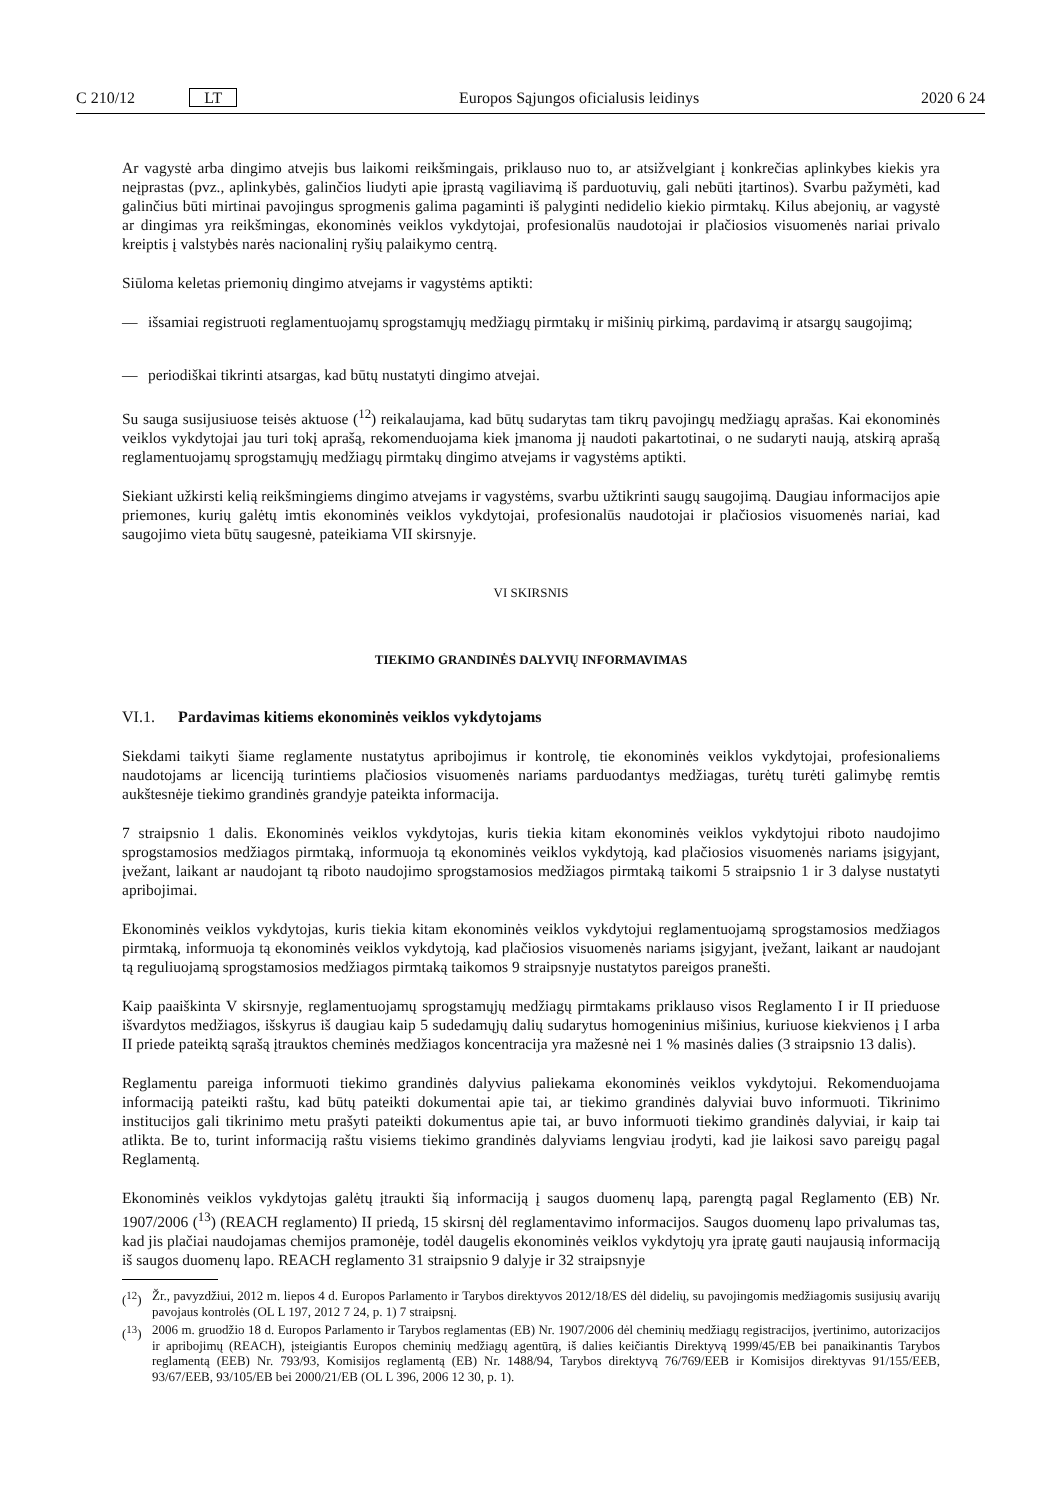C 210/12 LT Europos Sąjungos oficialusis leidinys 2020 6 24
Ar vagystė arba dingimo atvejis bus laikomi reikšmingais, priklauso nuo to, ar atsižvelgiant į konkrečias aplinkybes kiekis yra neįprastas (pvz., aplinkybės, galinčios liudyti apie įprastą vagiliavimą iš parduotuvių, gali nebūti įtartinos). Svarbu pažymėti, kad galinčius būti mirtinai pavojingus sprogmenis galima pagaminti iš palyginti nedidelio kiekio pirmtakų. Kilus abejonių, ar vagystė ar dingimas yra reikšmingas, ekonominės veiklos vykdytojai, profesionalūs naudotojai ir plačiosios visuomenės nariai privalo kreiptis į valstybės narės nacionalinį ryšių palaikymo centrą.
Siūloma keletas priemonių dingimo atvejams ir vagystėms aptikti:
— išsamiai registruoti reglamentuojamų sprogstamųjų medžiagų pirmtakų ir mišinių pirkimą, pardavimą ir atsargų saugojimą;
— periodiškai tikrinti atsargas, kad būtų nustatyti dingimo atvejai.
Su sauga susijusiuose teisės aktuose (<sup>12</sup>) reikalaujama, kad būtų sudarytas tam tikrų pavojingų medžiagų aprašas. Kai ekonominės veiklos vykdytojai jau turi tokį aprašą, rekomenduojama kiek įmanoma jį naudoti pakartotinai, o ne sudaryti naują, atskirą aprašą reglamentuojamų sprogstamųjų medžiagų pirmtakų dingimo atvejams ir vagystėms aptikti.
Siekiant užkirsti kelią reikšmingiems dingimo atvejams ir vagystėms, svarbu užtikrinti saugų saugojimą. Daugiau informacijos apie priemones, kurių galėtų imtis ekonominės veiklos vykdytojai, profesionalūs naudotojai ir plačiosios visuomenės nariai, kad saugojimo vieta būtų saugesnė, pateikiama VII skirsnyje.
VI SKIRSNIS
TIEKIMO GRANDINĖS DALYVIŲ INFORMAVIMAS
VI.1. Pardavimas kitiems ekonominės veiklos vykdytojams
Siekdami taikyti šiame reglamente nustatytus apribojimus ir kontrolę, tie ekonominės veiklos vykdytojai, profesionaliems naudotojams ar licenciją turintiems plačiosios visuomenės nariams parduodantys medžiagas, turėtų turėti galimybę remtis aukštesnėje tiekimo grandinės grandyje pateikta informacija.
7 straipsnio 1 dalis. Ekonominės veiklos vykdytojas, kuris tiekia kitam ekonominės veiklos vykdytojui riboto naudojimo sprogstamosios medžiagos pirmtaką, informuoja tą ekonominės veiklos vykdytoją, kad plačiosios visuomenės nariams įsigyjant, įvežant, laikant ar naudojant tą riboto naudojimo sprogstamosios medžiagos pirmtaką taikomi 5 straipsnio 1 ir 3 dalyse nustatyti apribojimai.
Ekonominės veiklos vykdytojas, kuris tiekia kitam ekonominės veiklos vykdytojui reglamentuojamą sprogstamosios medžiagos pirmtaką, informuoja tą ekonominės veiklos vykdytoją, kad plačiosios visuomenės nariams įsigyjant, įvežant, laikant ar naudojant tą reguliuojamą sprogstamosios medžiagos pirmtaką taikomos 9 straipsnyje nustatytos pareigos pranešti.
Kaip paaiškinta V skirsnyje, reglamentuojamų sprogstamųjų medžiagų pirmtakams priklauso visos Reglamento I ir II prieduose išvardytos medžiagos, išskyrus iš daugiau kaip 5 sudedamųjų dalių sudarytus homogeninius mišinius, kuriuose kiekvienos į I arba II priede pateiktą sąrašą įtrauktos cheminės medžiagos koncentracija yra mažesnė nei 1 % masinės dalies (3 straipsnio 13 dalis).
Reglamentu pareiga informuoti tiekimo grandinės dalyvius paliekama ekonominės veiklos vykdytojui. Rekomenduojama informaciją pateikti raštu, kad būtų pateikti dokumentai apie tai, ar tiekimo grandinės dalyviai buvo informuoti. Tikrinimo institucijos gali tikrinimo metu prašyti pateikti dokumentus apie tai, ar buvo informuoti tiekimo grandinės dalyviai, ir kaip tai atlikta. Be to, turint informaciją raštu visiems tiekimo grandinės dalyviams lengviau įrodyti, kad jie laikosi savo pareigų pagal Reglamentą.
Ekonominės veiklos vykdytojas galėtų įtraukti šią informaciją į saugos duomenų lapą, parengtą pagal Reglamento (EB) Nr. 1907/2006 (<sup>13</sup>) (REACH reglamento) II priedą, 15 skirsnį dėl reglamentavimo informacijos. Saugos duomenų lapo privalumas tas, kad jis plačiai naudojamas chemijos pramonėje, todėl daugelis ekonominės veiklos vykdytojų yra įpratę gauti naujausią informaciją iš saugos duomenų lapo. REACH reglamento 31 straipsnio 9 dalyje ir 32 straipsnyje
(<sup>12</sup>) Žr., pavyzdžiui, 2012 m. liepos 4 d. Europos Parlamento ir Tarybos direktyvos 2012/18/ES dėl didelių, su pavojingomis medžiagomis susijusių avarijų pavojaus kontrolės (OL L 197, 2012 7 24, p. 1) 7 straipsnį.
(<sup>13</sup>) 2006 m. gruodžio 18 d. Europos Parlamento ir Tarybos reglamentas (EB) Nr. 1907/2006 dėl cheminių medžiagų registracijos, įvertinimo, autorizacijos ir apribojimų (REACH), įsteigiantis Europos cheminių medžiagų agentūrą, iš dalies keičiantis Direktyvą 1999/45/EB bei panaikinantis Tarybos reglamentą (EEB) Nr. 793/93, Komisijos reglamentą (EB) Nr. 1488/94, Tarybos direktyvą 76/769/EEB ir Komisijos direktyvas 91/155/EEB, 93/67/EEB, 93/105/EB bei 2000/21/EB (OL L 396, 2006 12 30, p. 1).